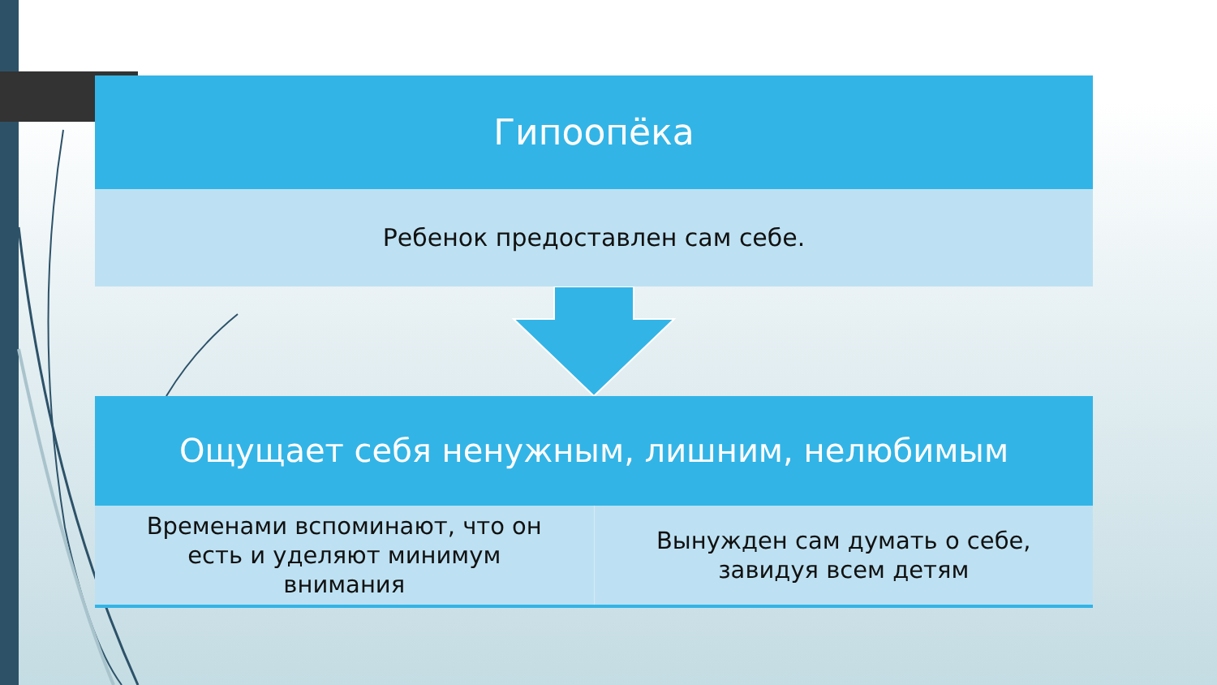Гипоопёка
Ребенок предоставлен сам себе.
Ощущает себя ненужным, лишним, нелюбимым
Временами вспоминают, что он
есть и уделяют минимум
внимания
Вынужден сам думать о себе,
завидуя всем детям